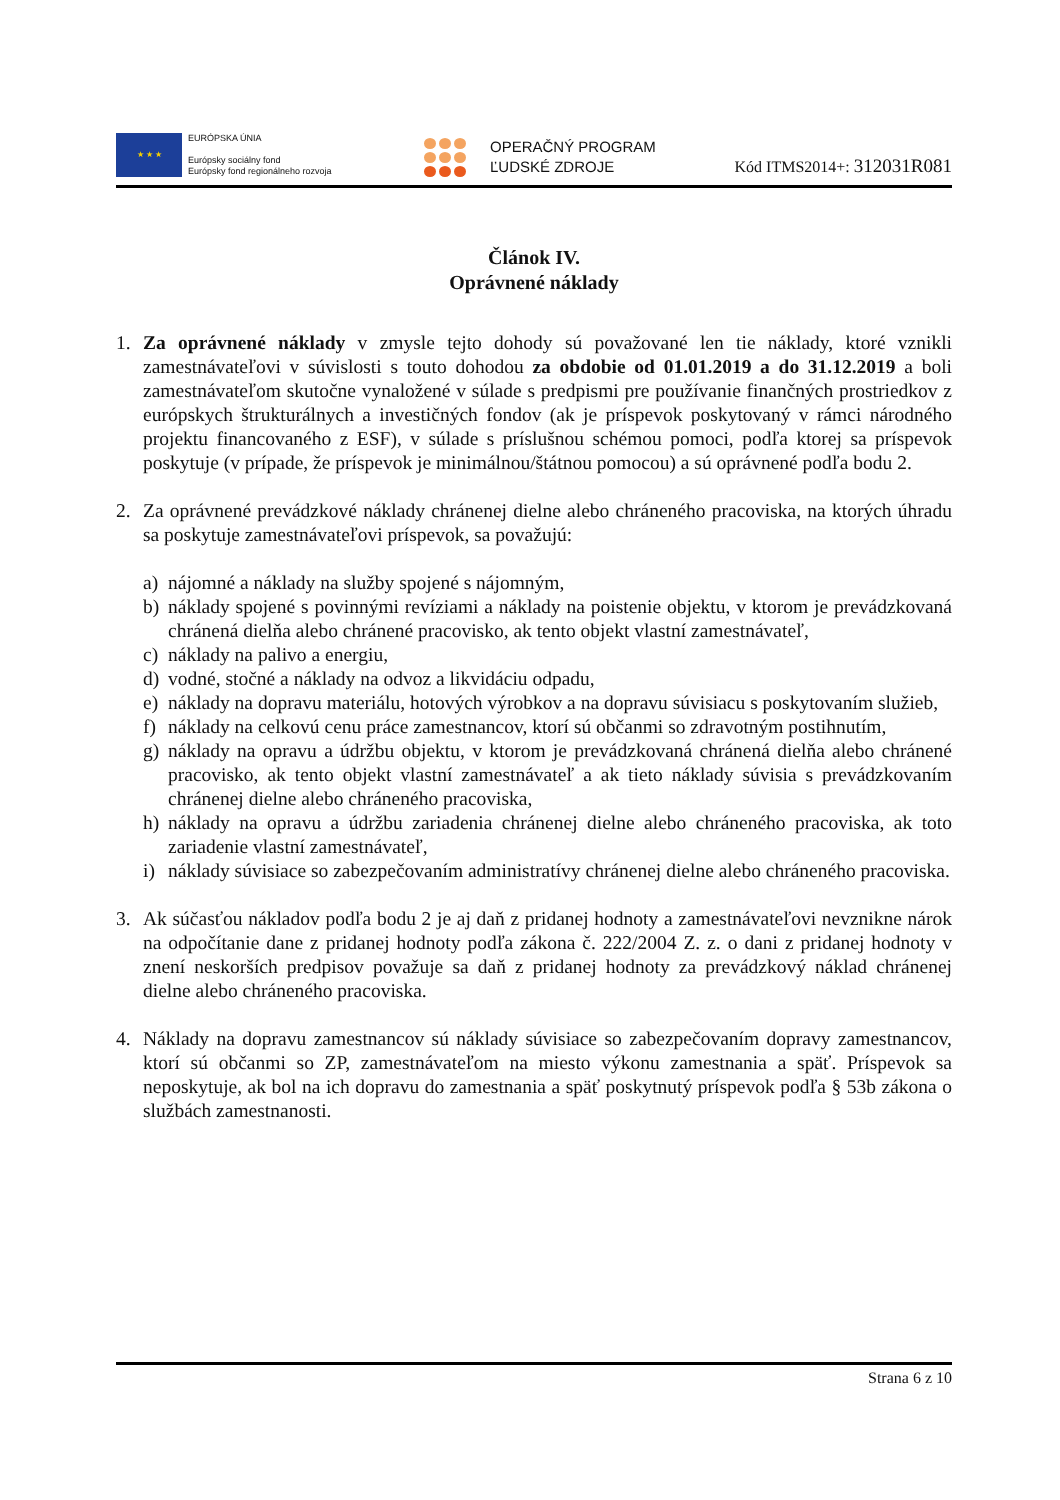★ ★ ★
EURÓPSKA ÚNIA
Európsky sociálny fond
Európsky fond regionálneho rozvoja
OPERAČNÝ PROGRAM
ĽUDSKÉ ZDROJE
Kód ITMS2014+: 312031R081
Článok IV.
Oprávnené náklady
1. Za oprávnené náklady v zmysle tejto dohody sú považované len tie náklady, ktoré vznikli zamestnávateľovi v súvislosti s touto dohodou za obdobie od 01.01.2019 a do 31.12.2019 a boli zamestnávateľom skutočne vynaložené v súlade s predpismi pre používanie finančných prostriedkov z európskych štrukturálnych a investičných fondov (ak je príspevok poskytovaný v rámci národného projektu financovaného z ESF), v súlade s príslušnou schémou pomoci, podľa ktorej sa príspevok poskytuje (v prípade, že príspevok je minimálnou/štátnou pomocou) a sú oprávnené podľa bodu 2.
2. Za oprávnené prevádzkové náklady chránenej dielne alebo chráneného pracoviska, na ktorých úhradu sa poskytuje zamestnávateľovi príspevok, sa považujú:
a) nájomné a náklady na služby spojené s nájomným,
b) náklady spojené s povinnými revíziami a náklady na poistenie objektu, v ktorom je prevádzkovaná chránená dielňa alebo chránené pracovisko, ak tento objekt vlastní zamestnávateľ,
c) náklady na palivo a energiu,
d) vodné, stočné a náklady na odvoz a likvidáciu odpadu,
e) náklady na dopravu materiálu, hotových výrobkov a na dopravu súvisiacu s poskytovaním služieb,
f) náklady na celkovú cenu práce zamestnancov, ktorí sú občanmi so zdravotným postihnutím,
g) náklady na opravu a údržbu objektu, v ktorom je prevádzkovaná chránená dielňa alebo chránené pracovisko, ak tento objekt vlastní zamestnávateľ a ak tieto náklady súvisia s prevádzkovaním chránenej dielne alebo chráneného pracoviska,
h) náklady na opravu a údržbu zariadenia chránenej dielne alebo chráneného pracoviska, ak toto zariadenie vlastní zamestnávateľ,
i) náklady súvisiace so zabezpečovaním administratívy chránenej dielne alebo chráneného pracoviska.
3. Ak súčasťou nákladov podľa bodu 2 je aj daň z pridanej hodnoty a zamestnávateľovi nevznikne nárok na odpočítanie dane z pridanej hodnoty podľa zákona č. 222/2004 Z. z. o dani z pridanej hodnoty v znení neskorších predpisov považuje sa daň z pridanej hodnoty za prevádzkový náklad chránenej dielne alebo chráneného pracoviska.
4. Náklady na dopravu zamestnancov sú náklady súvisiace so zabezpečovaním dopravy zamestnancov, ktorí sú občanmi so ZP, zamestnávateľom na miesto výkonu zamestnania a späť. Príspevok sa neposkytuje, ak bol na ich dopravu do zamestnania a späť poskytnutý príspevok podľa § 53b zákona o službách zamestnanosti.
Strana 6 z 10